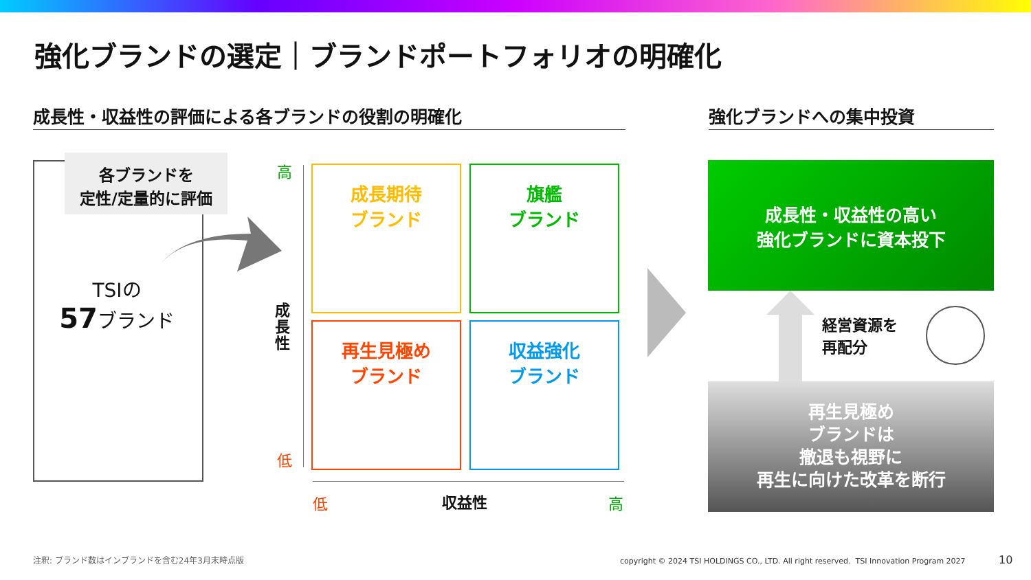強化ブランドの選定｜ブランドポートフォリオの明確化
成長性・収益性の評価による各ブランドの役割の明確化 強化ブランドへの集中投資
各ブランドを
定性/定量的に評価
TSIの
57ブランド
高
成長性
低
成長期待
ブランド
旗艦
ブランド
再生見極め
ブランド
収益強化
ブランド
低 収益性 高
成長性・収益性の高い
強化ブランドに資本投下
経営資源を
再配分
再生見極め
ブランドは
撤退も視野に
再生に向けた改革を断行
注釈: ブランド数はインブランドを含む24年3月末時点版
copyright © 2024 TSI HOLDINGS CO., LTD. All right reserved. TSI Innovation Program 2027
10